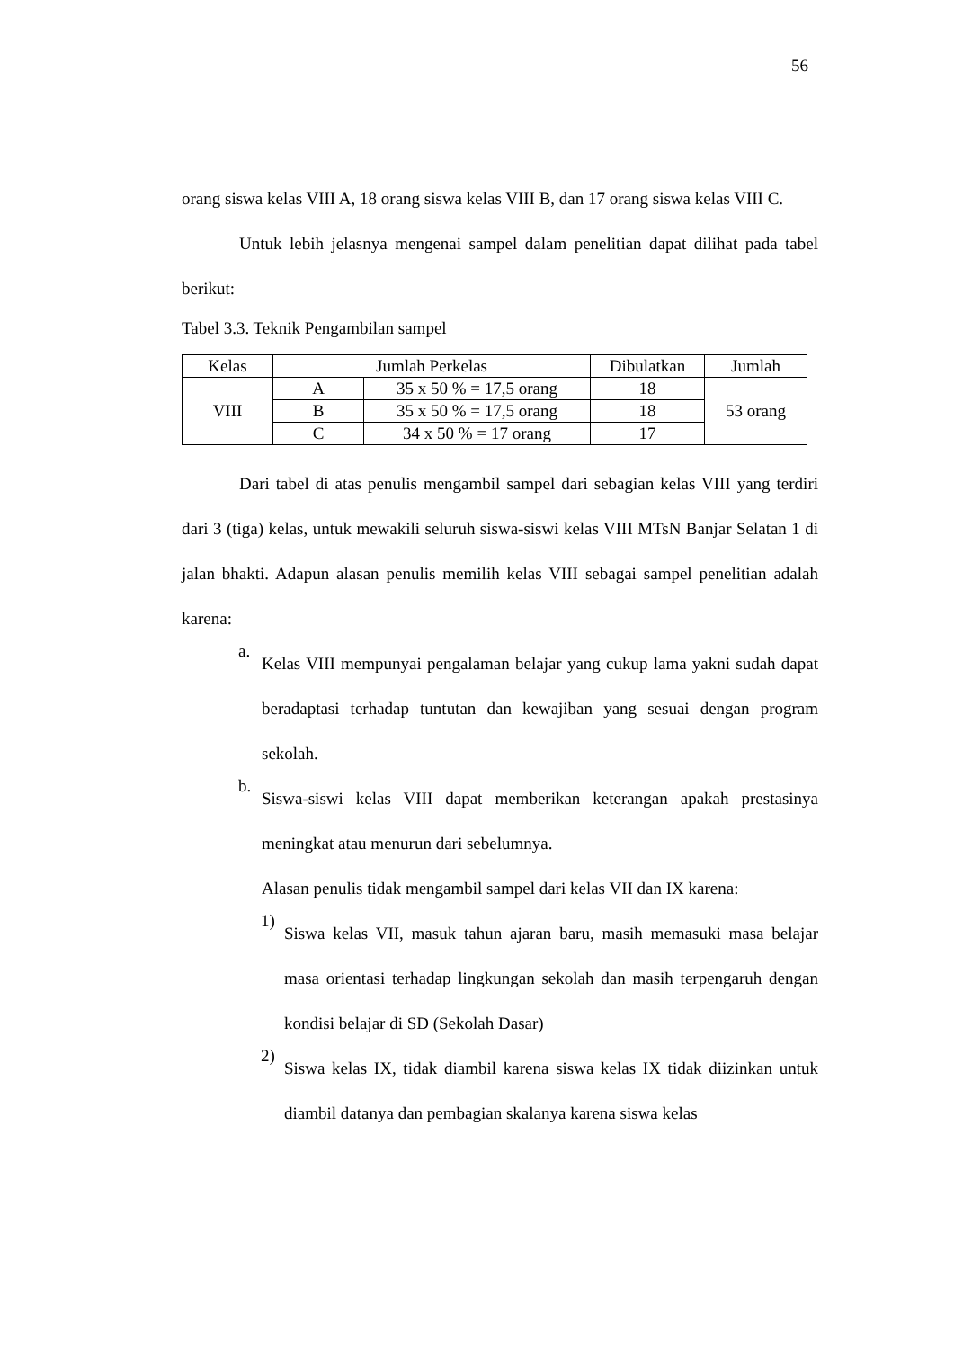56
orang siswa kelas VIII A, 18 orang siswa kelas VIII B, dan 17 orang siswa kelas VIII C.
Untuk lebih jelasnya mengenai sampel dalam penelitian dapat dilihat pada tabel berikut:
Tabel 3.3. Teknik Pengambilan sampel
| Kelas | Jumlah Perkelas | | Dibulatkan | Jumlah |
| VIII | A | 35 x 50 % = 17,5 orang | 18 | 53 orang |
| | B | 35 x 50 % = 17,5 orang | 18 | |
| | C | 34 x 50 % = 17 orang | 17 | |
Dari tabel di atas penulis mengambil sampel dari sebagian kelas VIII yang terdiri dari 3 (tiga) kelas, untuk mewakili seluruh siswa-siswi kelas VIII MTsN Banjar Selatan 1 di jalan bhakti. Adapun alasan penulis memilih kelas VIII sebagai sampel penelitian adalah karena:
a.
Kelas VIII mempunyai pengalaman belajar yang cukup lama yakni sudah dapat beradaptasi terhadap tuntutan dan kewajiban yang sesuai dengan program sekolah.
b.
Siswa-siswi kelas VIII dapat memberikan keterangan apakah prestasinya meningkat atau menurun dari sebelumnya.
Alasan penulis tidak mengambil sampel dari kelas VII dan IX karena:
1)
Siswa kelas VII, masuk tahun ajaran baru, masih memasuki masa belajar masa orientasi terhadap lingkungan sekolah dan masih terpengaruh dengan kondisi belajar di SD (Sekolah Dasar)
2)
Siswa kelas IX, tidak diambil karena siswa kelas IX tidak diizinkan untuk diambil datanya dan pembagian skalanya karena siswa kelas